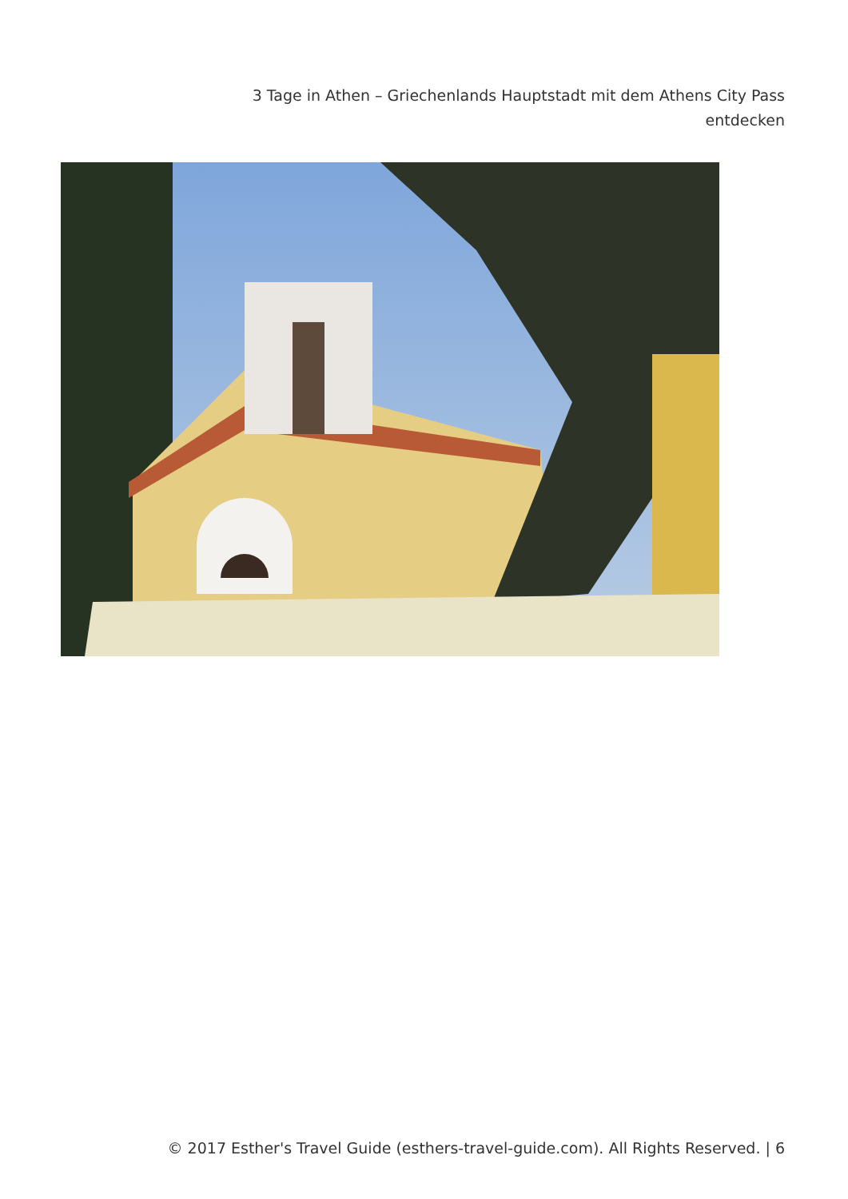3 Tage in Athen – Griechenlands Hauptstadt mit dem Athens City Pass entdecken
© 2017 Esther's Travel Guide (esthers-travel-guide.com). All Rights Reserved. | 6